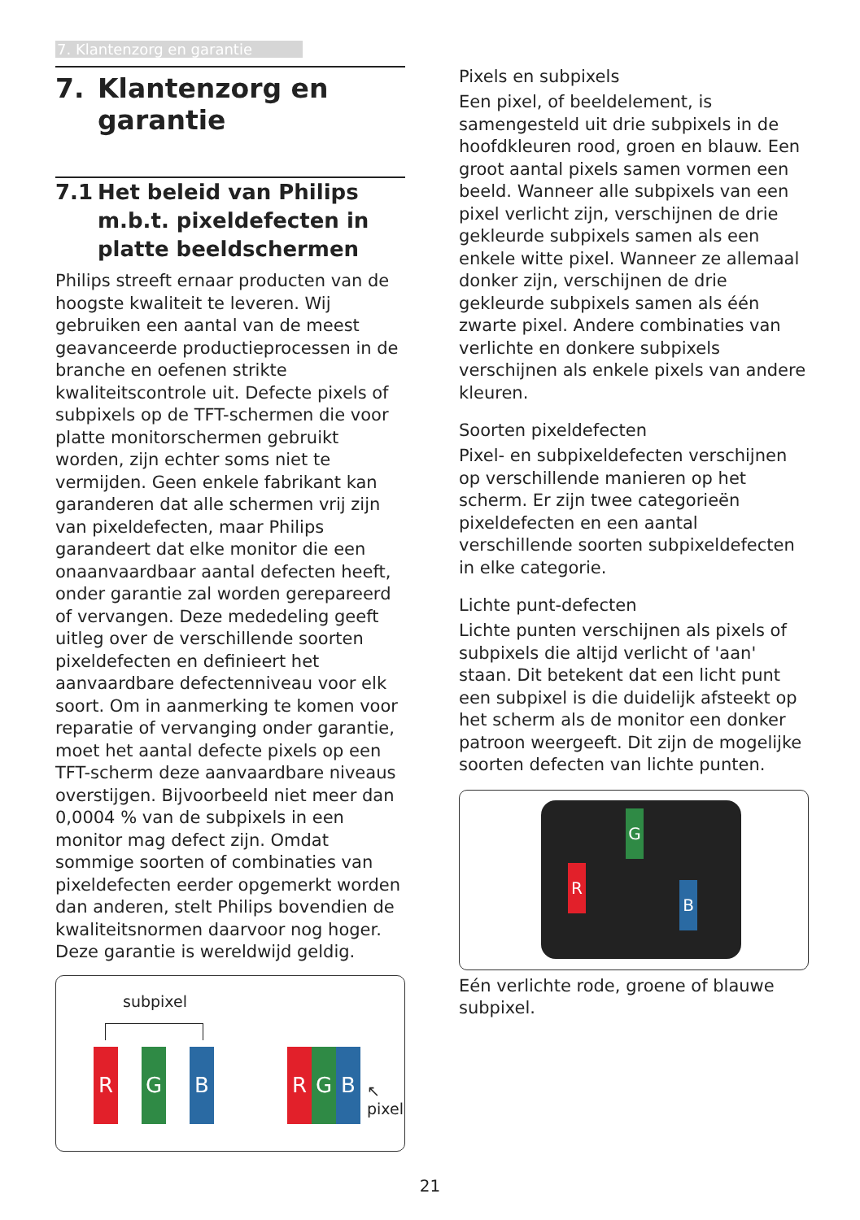7. Klantenzorg en garantie
7. Klantenzorg en garantie
7.1 Het beleid van Philips m.b.t. pixeldefecten in platte beeldschermen
Philips streeft ernaar producten van de hoogste kwaliteit te leveren. Wij gebruiken een aantal van de meest geavanceerde productieprocessen in de branche en oefenen strikte kwaliteitscontrole uit. Defecte pixels of subpixels op de TFT-schermen die voor platte monitorschermen gebruikt worden, zijn echter soms niet te vermijden. Geen enkele fabrikant kan garanderen dat alle schermen vrij zijn van pixeldefecten, maar Philips garandeert dat elke monitor die een onaanvaardbaar aantal defecten heeft, onder garantie zal worden gerepareerd of vervangen. Deze mededeling geeft uitleg over de verschillende soorten pixeldefecten en definieert het aanvaardbare defectenniveau voor elk soort. Om in aanmerking te komen voor reparatie of vervanging onder garantie, moet het aantal defecte pixels op een TFT-scherm deze aanvaardbare niveaus overstijgen. Bijvoorbeeld niet meer dan 0,0004 % van de subpixels in een monitor mag defect zijn. Omdat sommige soorten of combinaties van pixeldefecten eerder opgemerkt worden dan anderen, stelt Philips bovendien de kwaliteitsnormen daarvoor nog hoger. Deze garantie is wereldwijd geldig.
subpixel
R G B R G B
↖
pixel
Pixels en subpixels
Een pixel, of beeldelement, is samengesteld uit drie subpixels in de hoofdkleuren rood, groen en blauw. Een groot aantal pixels samen vormen een beeld. Wanneer alle subpixels van een pixel verlicht zijn, verschijnen de drie gekleurde subpixels samen als een enkele witte pixel. Wanneer ze allemaal donker zijn, verschijnen de drie gekleurde subpixels samen als één zwarte pixel. Andere combinaties van verlichte en donkere subpixels verschijnen als enkele pixels van andere kleuren.
Soorten pixeldefecten
Pixel- en subpixeldefecten verschijnen op verschillende manieren op het scherm. Er zijn twee categorieën pixeldefecten en een aantal verschillende soorten subpixeldefecten in elke categorie.
Lichte punt-defecten
Lichte punten verschijnen als pixels of subpixels die altijd verlicht of 'aan' staan. Dit betekent dat een licht punt een subpixel is die duidelijk afsteekt op het scherm als de monitor een donker patroon weergeeft. Dit zijn de mogelijke soorten defecten van lichte punten.
G
R
B
Eén verlichte rode, groene of blauwe subpixel.
21